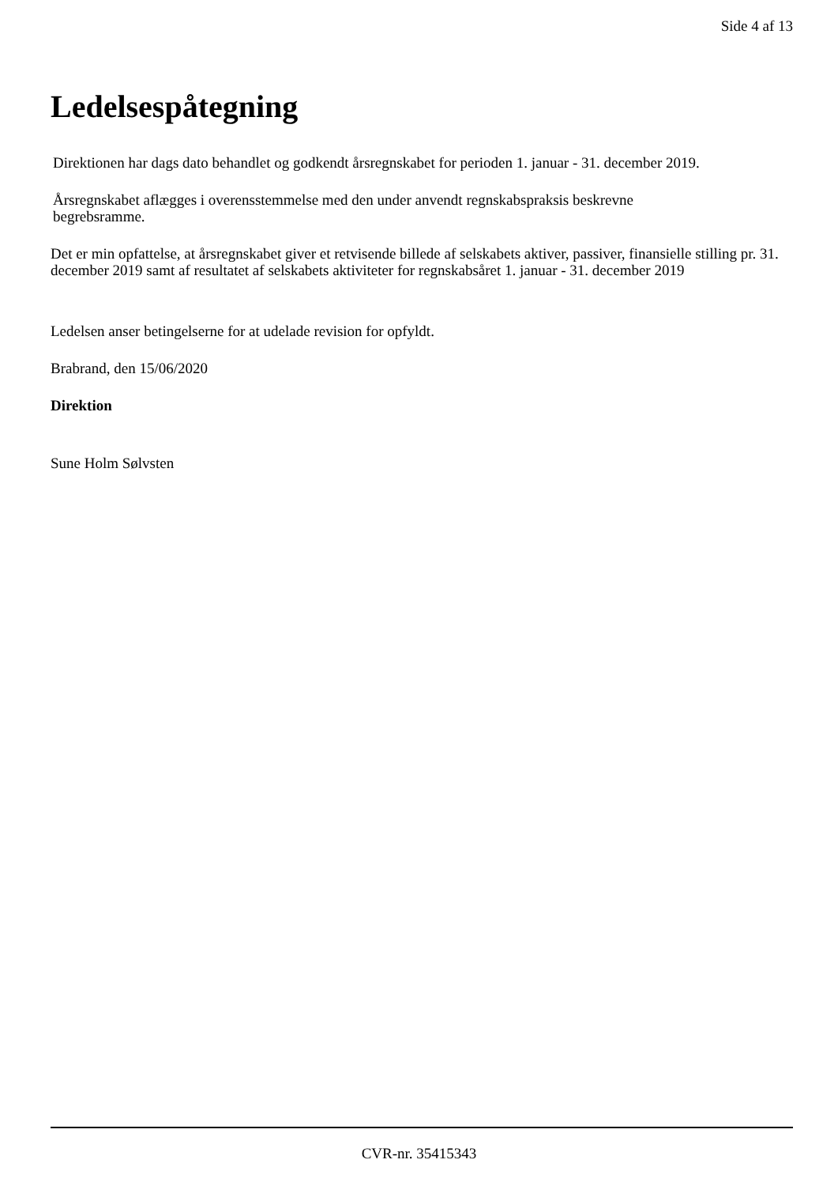Side 4 af 13
Ledelsespåtegning
Direktionen har dags dato behandlet og godkendt årsregnskabet for perioden 1. januar - 31. december 2019.
Årsregnskabet aflægges i overensstemmelse med den under anvendt regnskabspraksis beskrevne begrebsramme.
Det er min opfattelse, at årsregnskabet giver et retvisende billede af selskabets aktiver, passiver, finansielle stilling pr. 31. december 2019 samt af resultatet af selskabets aktiviteter for regnskabsåret 1. januar - 31. december 2019
Ledelsen anser betingelserne for at udelade revision for opfyldt.
Brabrand, den 15/06/2020
Direktion
Sune Holm Sølvsten
CVR-nr. 35415343